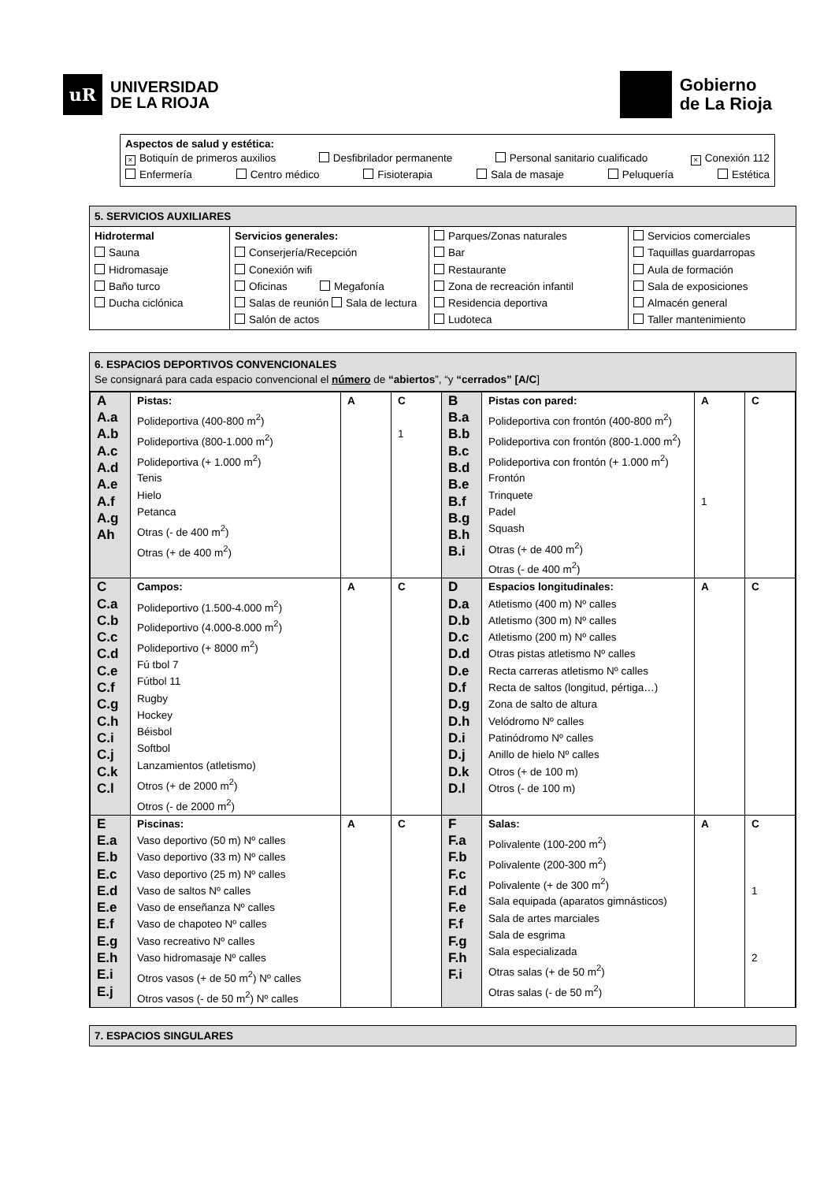uR
UNIVERSIDAD
DE LA RIOJA
Gobierno
de La Rioja
Aspectos de salud y estética:
× Botiquín de primeros auxilios Desfibrilador permanente Personal sanitario cualificado × Conexión 112
Enfermería Centro médico Fisioterapia Sala de masaje Peluquería Estética
5. SERVICIOS AUXILIARES
| Hidrotermal Sauna Hidromasaje Baño turco Ducha ciclónica | Servicios generales: Conserjería/Recepción Conexión wifi Oficinas Megafonía Salas de reunión Sala de lectura Salón de actos | Parques/Zonas naturales Bar Restaurante Zona de recreación infantil Residencia deportiva Ludoteca | Servicios comerciales Taquillas guardarropas Aula de formación Sala de exposiciones Almacén general Taller mantenimiento |
6. ESPACIOS DEPORTIVOS CONVENCIONALES
Se consignará para cada espacio convencional el número de “abiertos”, “y “cerrados” [A/C]
| A A.a A.b A.c A.d A.e A.f A.g Ah | Pistas: Polideportiva (400-800 m<sup>2</sup>) Polideportiva (800-1.000 m<sup>2</sup>) Polideportiva (+ 1.000 m<sup>2</sup>) Tenis Hielo Petanca Otras (- de 400 m<sup>2</sup>) Otras (+ de 400 m<sup>2</sup>) | A | C 1 | B B.a B.b B.c B.d B.e B.f B.g B.h B.i | Pistas con pared: Polideportiva con frontón (400-800 m<sup>2</sup>) Polideportiva con frontón (800-1.000 m<sup>2</sup>) Polideportiva con frontón (+ 1.000 m<sup>2</sup>) Frontón Trinquete Padel Squash Otras (+ de 400 m<sup>2</sup>) Otras (- de 400 m<sup>2</sup>) | A 1 | C |
| C C.a C.b C.c C.d C.e C.f C.g C.h C.i C.j C.k C.l | Campos: Polideportivo (1.500-4.000 m<sup>2</sup>) Polideportivo (4.000-8.000 m<sup>2</sup>) Polideportivo (+ 8000 m<sup>2</sup>) Fú tbol 7 Fútbol 11 Rugby Hockey Béisbol Softbol Lanzamientos (atletismo) Otros (+ de 2000 m<sup>2</sup>) Otros (- de 2000 m<sup>2</sup>) | A | C | D D.a D.b D.c D.d D.e D.f D.g D.h D.i D.j D.k D.l | Espacios longitudinales: Atletismo (400 m) Nº calles Atletismo (300 m) Nº calles Atletismo (200 m) Nº calles Otras pistas atletismo Nº calles Recta carreras atletismo Nº calles Recta de saltos (longitud, pértiga…) Zona de salto de altura Velódromo Nº calles Patinódromo Nº calles Anillo de hielo Nº calles Otros (+ de 100 m) Otros (- de 100 m) | A | C |
| E E.a E.b E.c E.d E.e E.f E.g E.h E.i E.j | Piscinas: Vaso deportivo (50 m) Nº calles Vaso deportivo (33 m) Nº calles Vaso deportivo (25 m) Nº calles Vaso de saltos Nº calles Vaso de enseñanza Nº calles Vaso de chapoteo Nº calles Vaso recreativo Nº calles Vaso hidromasaje Nº calles Otros vasos (+ de 50 m<sup>2</sup>) Nº calles Otros vasos (- de 50 m<sup>2</sup>) Nº calles | A | C | F F.a F.b F.c F.d F.e F.f F.g F.h F.i | Salas: Polivalente (100-200 m<sup>2</sup>) Polivalente (200-300 m<sup>2</sup>) Polivalente (+ de 300 m<sup>2</sup>) Sala equipada (aparatos gimnásticos) Sala de artes marciales Sala de esgrima Sala especializada Otras salas (+ de 50 m<sup>2</sup>) Otras salas (- de 50 m<sup>2</sup>) | A | C 1 2 |
7. ESPACIOS SINGULARES